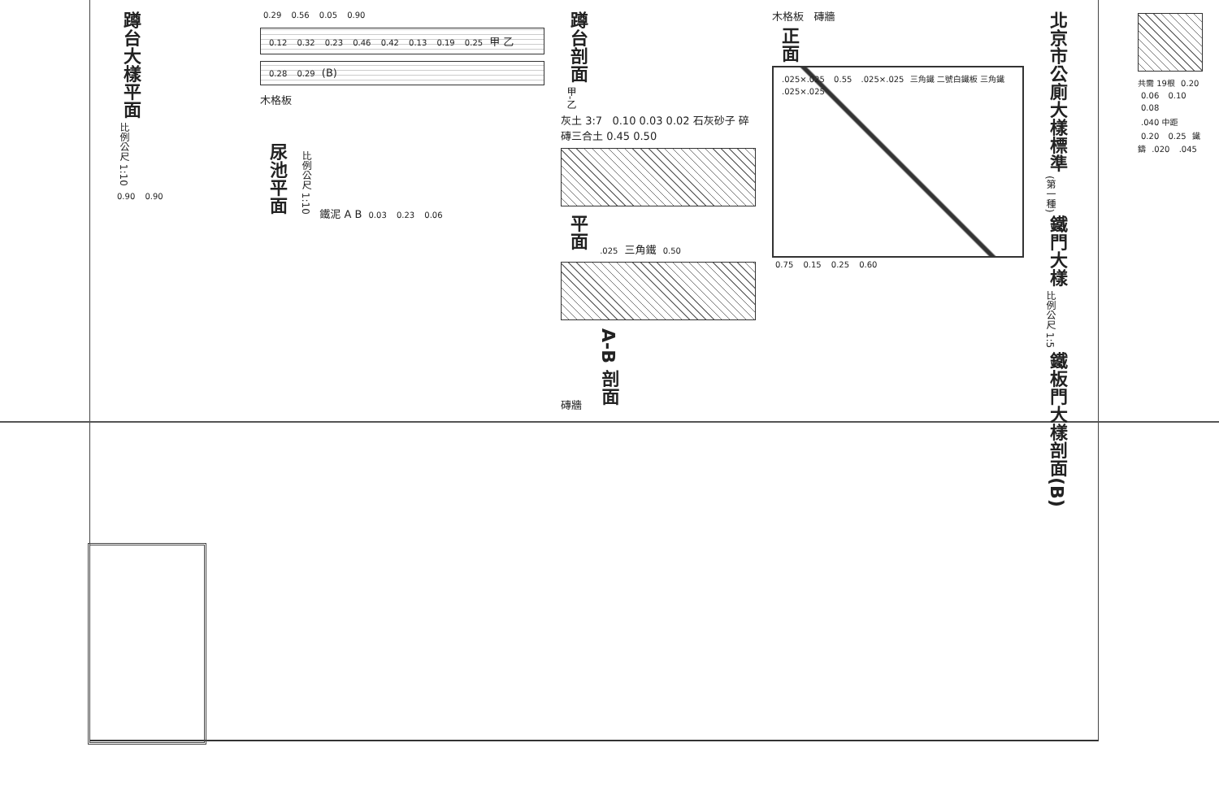蹲台大樣平面
比例公尺 1:10
0.90 0.90
0.29 0.56 0.05 0.90
0.12 0.32 0.23 0.46 0.42 0.13 0.19 0.25 甲 乙
0.28 0.29 (B)
木格板
尿池平面 比例公尺 1:10 鐵泥 A B 0.03 0.23 0.06
蹲台剖面
甲-乙
灰土 3:7 0.10 0.03 0.02 石灰砂子 碎磚三合土 0.45 0.50
平面 .025 三角鐵 0.50
磚牆 A-B 剖面
木格板 磚牆
正面
.025×.025 0.55 .025×.025 三角鐵 二號白鐵板 三角鐵 .025×.025
0.75 0.15 0.25 0.60
北京市公廁大樣標準
(第一種)
鐵門大樣
比例公尺 1:5
鐵板門大樣剖面(B)
共需 19根 0.20 0.06 0.10 0.08 .040 中距 0.20 0.25 鐵 鑄 .020 .045